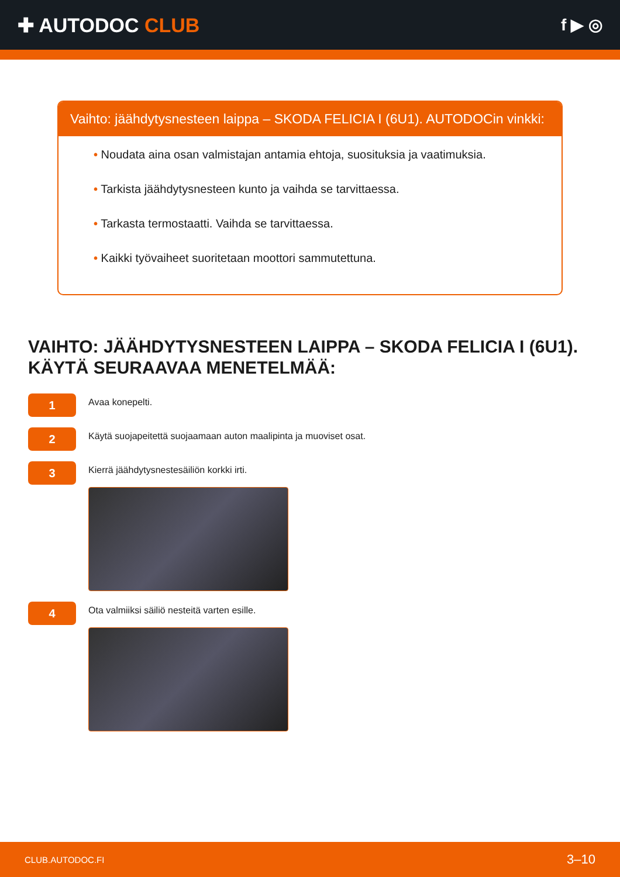✚ AUTODOC CLUB
f ▶ ◎
Vaihto: jäähdytysnesteen laippa – SKODA FELICIA I (6U1). AUTODOCin vinkki:
• Noudata aina osan valmistajan antamia ehtoja, suosituksia ja vaatimuksia.
• Tarkista jäähdytysnesteen kunto ja vaihda se tarvittaessa.
• Tarkasta termostaatti. Vaihda se tarvittaessa.
• Kaikki työvaiheet suoritetaan moottori sammutettuna.
VAIHTO: JÄÄHDYTYSNESTEEN LAIPPA – SKODA FELICIA I (6U1). KÄYTÄ SEURAAVAA MENETELMÄÄ:
1
Avaa konepelti.
2
Käytä suojapeitettä suojaamaan auton maalipinta ja muoviset osat.
3
Kierrä jäähdytysnestesäiliön korkki irti.
4
Ota valmiiksi säiliö nesteitä varten esille.
CLUB.AUTODOC.FI 3–10